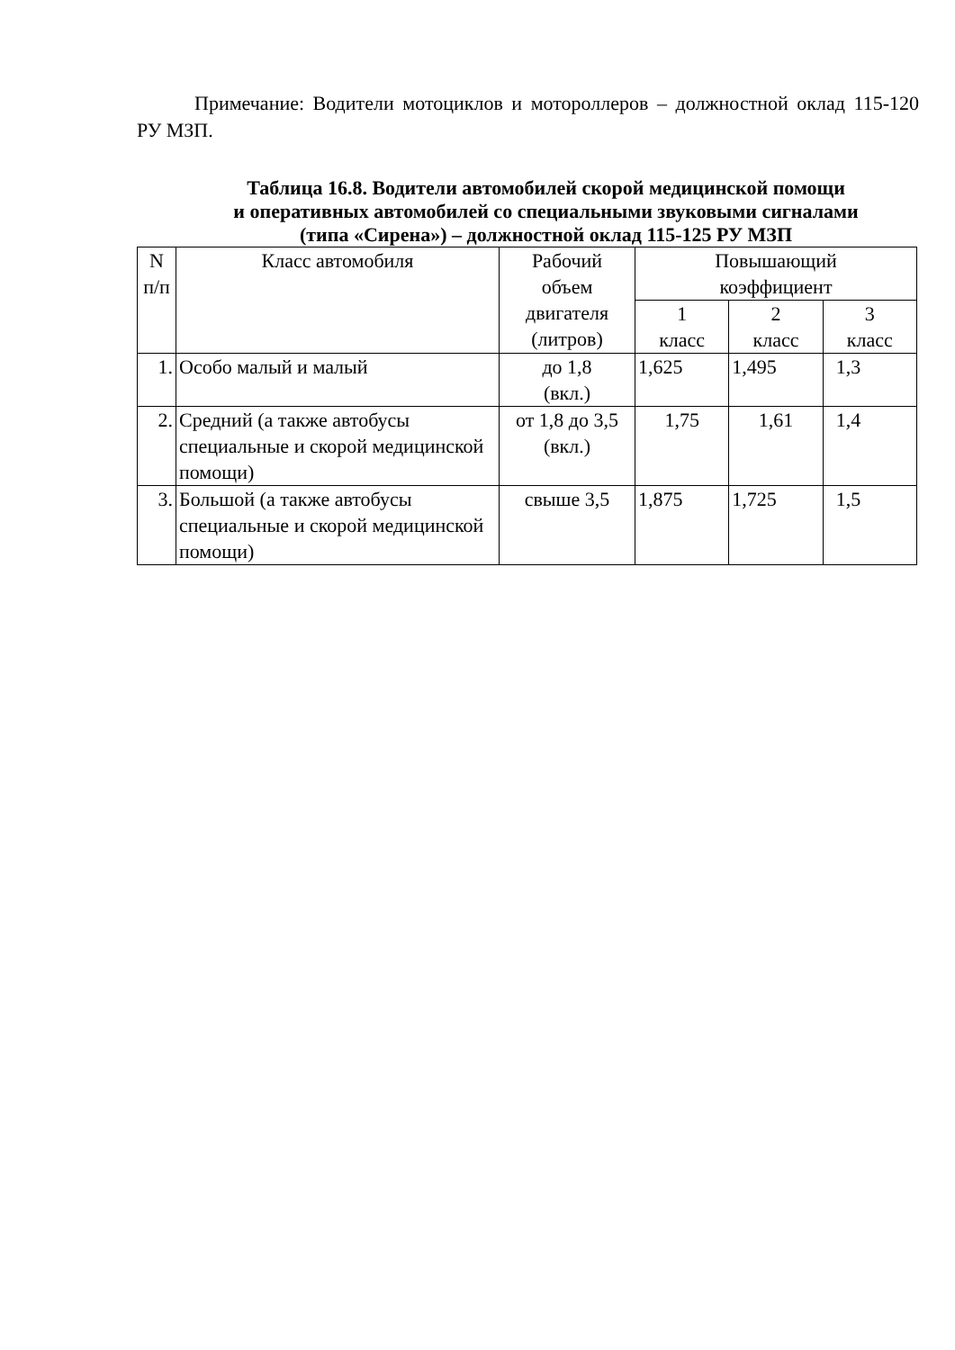Примечание: Водители мотоциклов и мотороллеров – должностной оклад 115-120 РУ МЗП.
Таблица 16.8. Водители автомобилей скорой медицинской помощи
и оперативных автомобилей со специальными звуковыми сигналами
(типа «Сирена») – должностной оклад 115-125 РУ МЗП
| N п/п | Класс автомобиля | Рабочий объем двигателя (литров) | Повышающий коэффициент | | |
| --- | --- | --- | --- | --- | --- |
| | | | 1 класс | 2 класс | 3 класс |
| 1. | Особо малый и малый | до 1,8 (вкл.) | 1,625 | 1,495 | 1,3 |
| 2. | Средний (а также автобусы специальные и скорой медицинской помощи) | от 1,8 до 3,5 (вкл.) | 1,75 | 1,61 | 1,4 |
| 3. | Большой (а также автобусы специальные и скорой медицинской помощи) | свыше 3,5 | 1,875 | 1,725 | 1,5 |